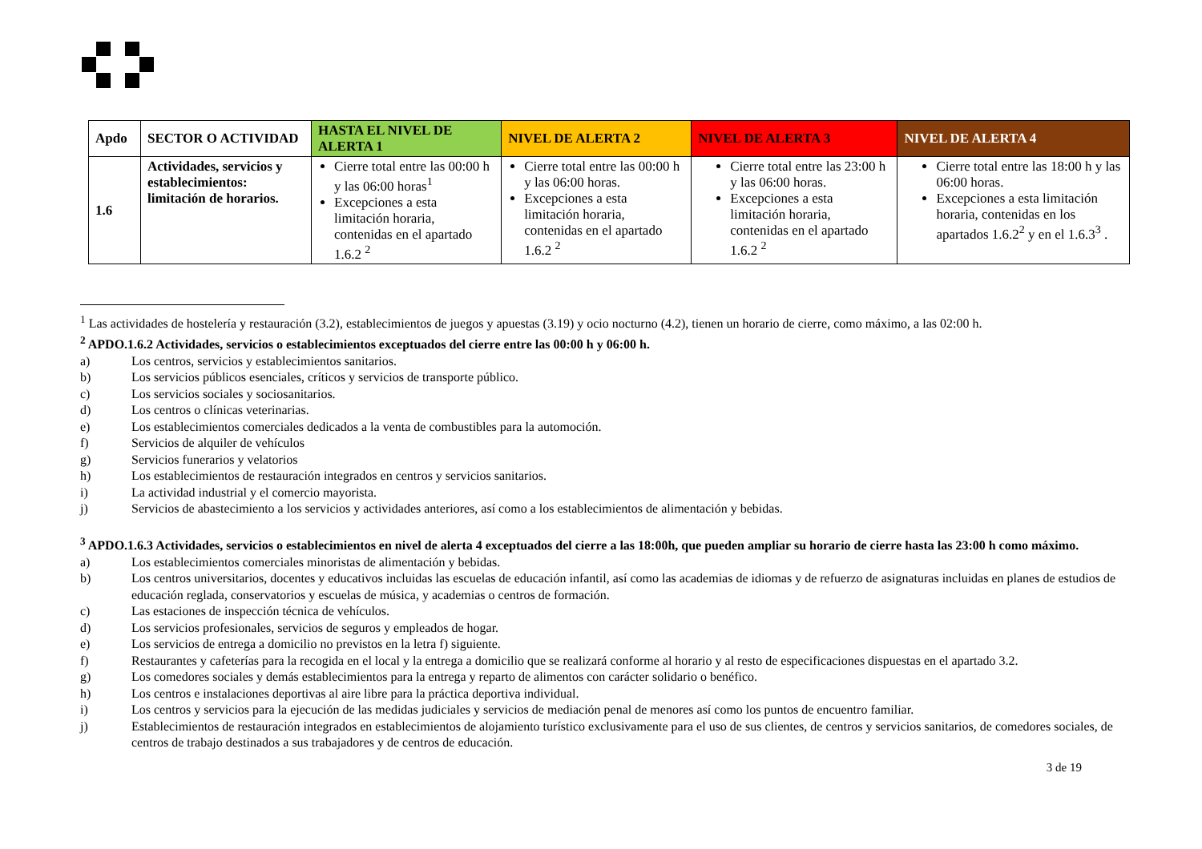| Apdo | SECTOR O ACTIVIDAD | HASTA EL NIVEL DE ALERTA 1 | NIVEL DE ALERTA 2 | NIVEL DE ALERTA 3 | NIVEL DE ALERTA 4 |
| --- | --- | --- | --- | --- | --- |
| 1.6 | Actividades, servicios y establecimientos: limitación de horarios. | Cierre total entre las 00:00 h y las 06:00 horas<sup>1</sup> Excepciones a esta limitación horaria, contenidas en el apartado 1.6.2 <sup>2</sup> | Cierre total entre las 00:00 h y las 06:00 horas. Excepciones a esta limitación horaria, contenidas en el apartado 1.6.2 <sup>2</sup> | Cierre total entre las 23:00 h y las 06:00 horas. Excepciones a esta limitación horaria, contenidas en el apartado 1.6.2 <sup>2</sup> | Cierre total entre las 18:00 h y las 06:00 horas. Excepciones a esta limitación horaria, contenidas en los apartados 1.6.2<sup>2</sup> y en el 1.6.3<sup>3</sup> . |
<sup>1</sup> Las actividades de hostelería y restauración (3.2), establecimientos de juegos y apuestas (3.19) y ocio nocturno (4.2), tienen un horario de cierre, como máximo, a las 02:00 h.
<sup>2</sup> APDO.1.6.2 Actividades, servicios o establecimientos exceptuados del cierre entre las 00:00 h y 06:00 h.
a) Los centros, servicios y establecimientos sanitarios.
b) Los servicios públicos esenciales, críticos y servicios de transporte público.
c) Los servicios sociales y sociosanitarios.
d) Los centros o clínicas veterinarias.
e) Los establecimientos comerciales dedicados a la venta de combustibles para la automoción.
f) Servicios de alquiler de vehículos
g) Servicios funerarios y velatorios
h) Los establecimientos de restauración integrados en centros y servicios sanitarios.
i) La actividad industrial y el comercio mayorista.
j) Servicios de abastecimiento a los servicios y actividades anteriores, así como a los establecimientos de alimentación y bebidas.
<sup>3</sup> APDO.1.6.3 Actividades, servicios o establecimientos en nivel de alerta 4 exceptuados del cierre a las 18:00h, que pueden ampliar su horario de cierre hasta las 23:00 h como máximo.
a) Los establecimientos comerciales minoristas de alimentación y bebidas.
b) Los centros universitarios, docentes y educativos incluidas las escuelas de educación infantil, así como las academias de idiomas y de refuerzo de asignaturas incluidas en planes de estudios de educación reglada, conservatorios y escuelas de música, y academias o centros de formación.
c) Las estaciones de inspección técnica de vehículos.
d) Los servicios profesionales, servicios de seguros y empleados de hogar.
e) Los servicios de entrega a domicilio no previstos en la letra f) siguiente.
f) Restaurantes y cafeterías para la recogida en el local y la entrega a domicilio que se realizará conforme al horario y al resto de especificaciones dispuestas en el apartado 3.2.
g) Los comedores sociales y demás establecimientos para la entrega y reparto de alimentos con carácter solidario o benéfico.
h) Los centros e instalaciones deportivas al aire libre para la práctica deportiva individual.
i) Los centros y servicios para la ejecución de las medidas judiciales y servicios de mediación penal de menores así como los puntos de encuentro familiar.
j) Establecimientos de restauración integrados en establecimientos de alojamiento turístico exclusivamente para el uso de sus clientes, de centros y servicios sanitarios, de comedores sociales, de centros de trabajo destinados a sus trabajadores y de centros de educación.
3 de 19